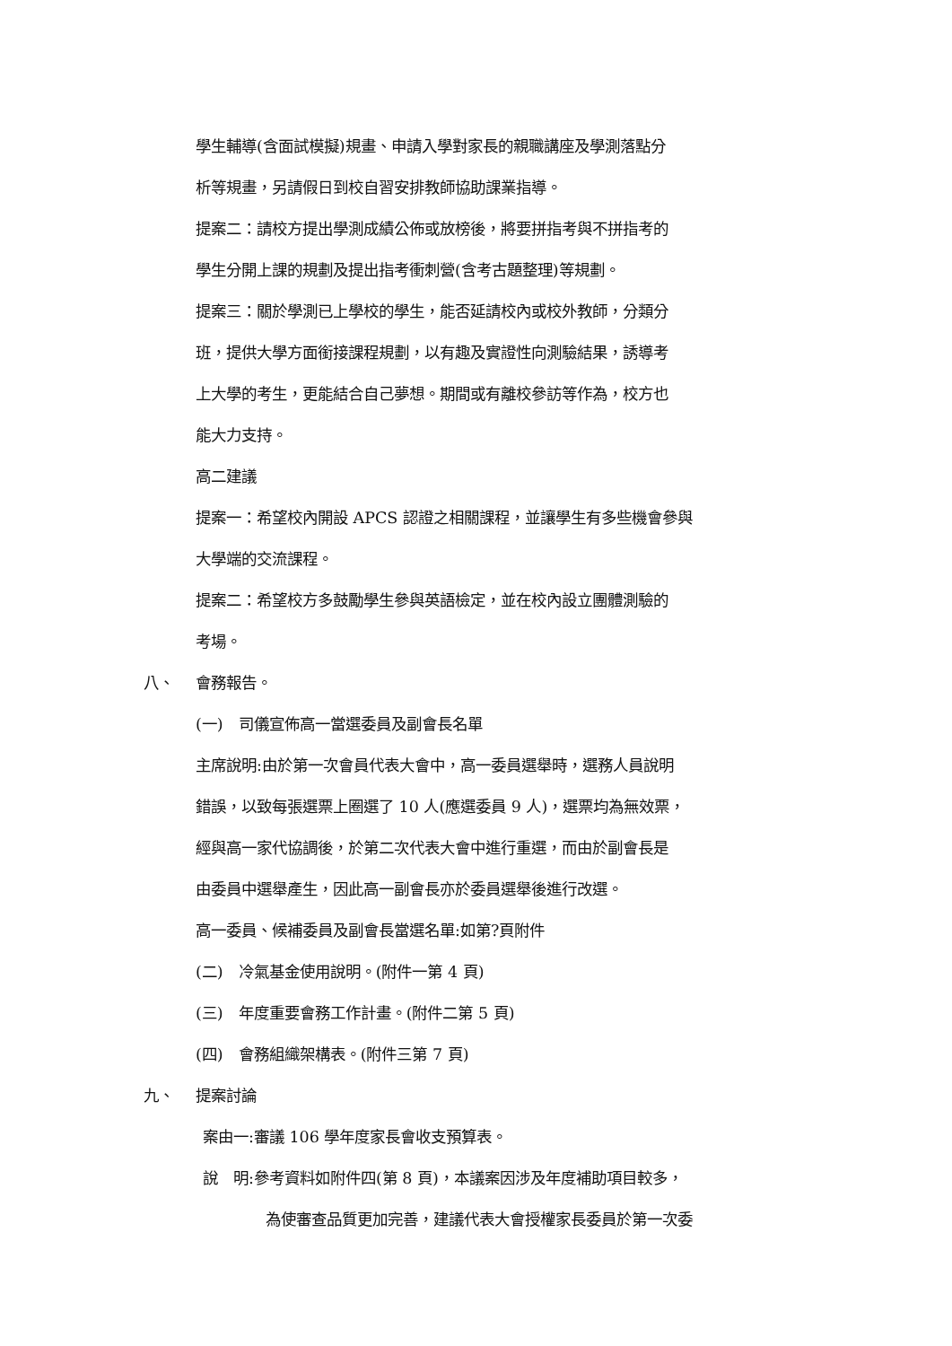學生輔導(含面試模擬)規畫、申請入學對家長的親職講座及學測落點分
析等規畫，另請假日到校自習安排教師協助課業指導。
提案二：請校方提出學測成績公佈或放榜後，將要拼指考與不拼指考的
學生分開上課的規劃及提出指考衝刺營(含考古題整理)等規劃。
提案三：關於學測已上學校的學生，能否延請校內或校外教師，分類分
班，提供大學方面銜接課程規劃，以有趣及實證性向測驗結果，誘導考
上大學的考生，更能結合自己夢想。期間或有離校參訪等作為，校方也
能大力支持。
高二建議
提案一：希望校內開設 APCS 認證之相關課程，並讓學生有多些機會參與
大學端的交流課程。
提案二：希望校方多鼓勵學生參與英語檢定，並在校內設立團體測驗的
考場。
八、 會務報告。
(一)　司儀宣佈高一當選委員及副會長名單
主席說明:由於第一次會員代表大會中，高一委員選舉時，選務人員說明
錯誤，以致每張選票上圈選了 10 人(應選委員 9 人)，選票均為無效票，
經與高一家代協調後，於第二次代表大會中進行重選，而由於副會長是
由委員中選舉產生，因此高一副會長亦於委員選舉後進行改選。
高一委員、候補委員及副會長當選名單:如第?頁附件
(二)　冷氣基金使用說明。(附件一第 4 頁)
(三)　年度重要會務工作計畫。(附件二第 5 頁)
(四)　會務組織架構表。(附件三第 7 頁)
九、 提案討論
案由一:審議 106 學年度家長會收支預算表。
說　明:參考資料如附件四(第 8 頁)，本議案因涉及年度補助項目較多，
為使審查品質更加完善，建議代表大會授權家長委員於第一次委